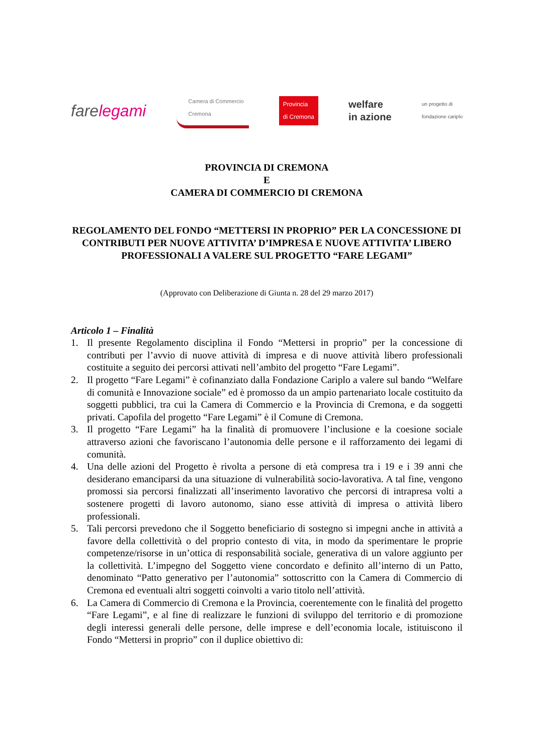farelegami
Camera di Commercio
Cremona
Provincia
di Cremona
welfare
in azione
un progetto di
fondazione cariplo
PROVINCIA DI CREMONA
E
CAMERA DI COMMERCIO DI CREMONA
REGOLAMENTO DEL FONDO “METTERSI IN PROPRIO” PER LA CONCESSIONE DI CONTRIBUTI PER NUOVE ATTIVITA’ D’IMPRESA E NUOVE ATTIVITA’ LIBERO PROFESSIONALI A VALERE SUL PROGETTO “FARE LEGAMI”
(Approvato con Deliberazione di Giunta n. 28 del 29 marzo 2017)
Articolo 1 – Finalità
1. Il presente Regolamento disciplina il Fondo “Mettersi in proprio” per la concessione di contributi per l’avvio di nuove attività di impresa e di nuove attività libero professionali costituite a seguito dei percorsi attivati nell’ambito del progetto “Fare Legami”.
2. Il progetto “Fare Legami” è cofinanziato dalla Fondazione Cariplo a valere sul bando “Welfare di comunità e Innovazione sociale” ed è promosso da un ampio partenariato locale costituito da soggetti pubblici, tra cui la Camera di Commercio e la Provincia di Cremona, e da soggetti privati. Capofila del progetto “Fare Legami” è il Comune di Cremona.
3. Il progetto “Fare Legami” ha la finalità di promuovere l’inclusione e la coesione sociale attraverso azioni che favoriscano l’autonomia delle persone e il rafforzamento dei legami di comunità.
4. Una delle azioni del Progetto è rivolta a persone di età compresa tra i 19 e i 39 anni che desiderano emanciparsi da una situazione di vulnerabilità socio-lavorativa. A tal fine, vengono promossi sia percorsi finalizzati all’inserimento lavorativo che percorsi di intrapresa volti a sostenere progetti di lavoro autonomo, siano esse attività di impresa o attività libero professionali.
5. Tali percorsi prevedono che il Soggetto beneficiario di sostegno si impegni anche in attività a favore della collettività o del proprio contesto di vita, in modo da sperimentare le proprie competenze/risorse in un’ottica di responsabilità sociale, generativa di un valore aggiunto per la collettività. L’impegno del Soggetto viene concordato e definito all’interno di un Patto, denominato “Patto generativo per l’autonomia” sottoscritto con la Camera di Commercio di Cremona ed eventuali altri soggetti coinvolti a vario titolo nell’attività.
6. La Camera di Commercio di Cremona e la Provincia, coerentemente con le finalità del progetto “Fare Legami”, e al fine di realizzare le funzioni di sviluppo del territorio e di promozione degli interessi generali delle persone, delle imprese e dell’economia locale, istituiscono il Fondo “Mettersi in proprio” con il duplice obiettivo di: